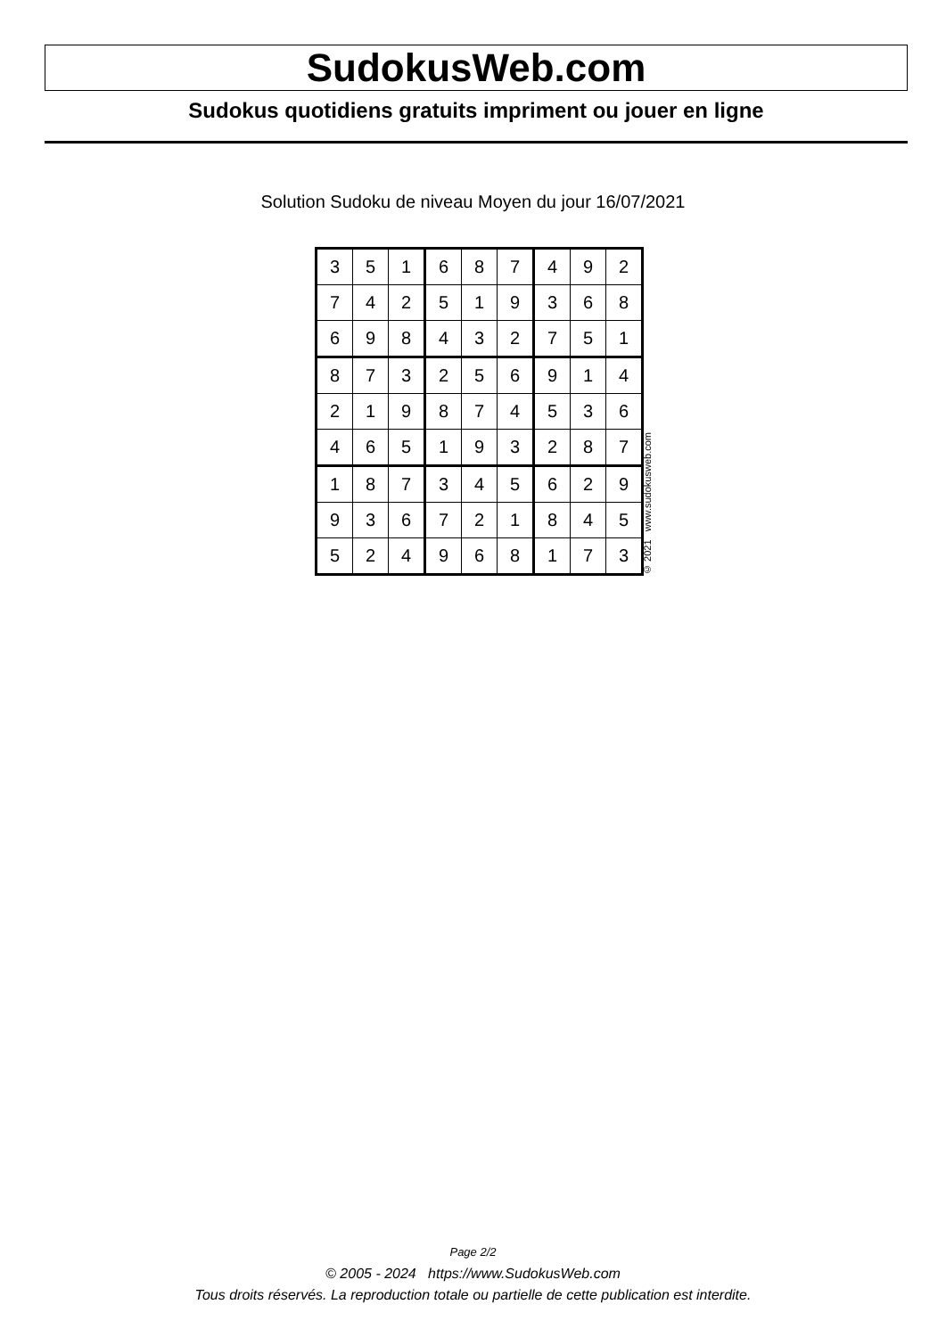SudokusWeb.com
Sudokus quotidiens gratuits impriment ou jouer en ligne
Solution Sudoku de niveau Moyen du jour 16/07/2021
| 3 | 5 | 1 | 6 | 8 | 7 | 4 | 9 | 2 |
| 7 | 4 | 2 | 5 | 1 | 9 | 3 | 6 | 8 |
| 6 | 9 | 8 | 4 | 3 | 2 | 7 | 5 | 1 |
| 8 | 7 | 3 | 2 | 5 | 6 | 9 | 1 | 4 |
| 2 | 1 | 9 | 8 | 7 | 4 | 5 | 3 | 6 |
| 4 | 6 | 5 | 1 | 9 | 3 | 2 | 8 | 7 |
| 1 | 8 | 7 | 3 | 4 | 5 | 6 | 2 | 9 |
| 9 | 3 | 6 | 7 | 2 | 1 | 8 | 4 | 5 |
| 5 | 2 | 4 | 9 | 6 | 8 | 1 | 7 | 3 |
© 2021 www.sudokusweb.com
Page 2/2
© 2005 - 2024 https://www.SudokusWeb.com
Tous droits réservés. La reproduction totale ou partielle de cette publication est interdite.